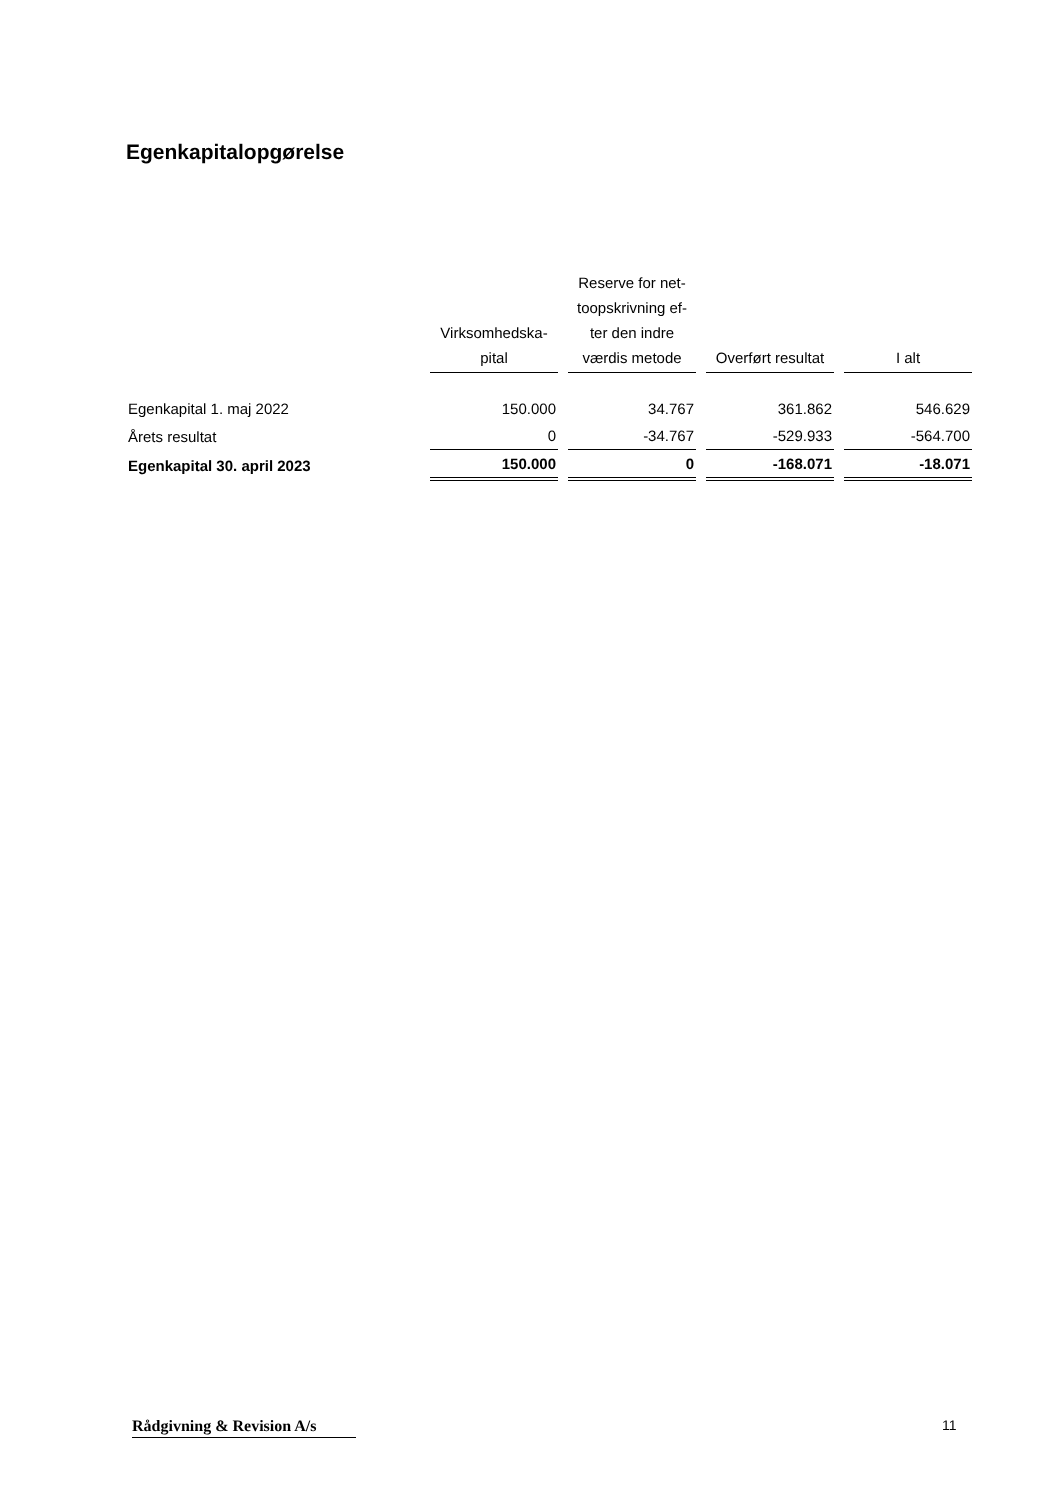Egenkapitalopgørelse
| | Virksomhedska- pital | Reserve for net- toopskrivning ef- ter den indre værdis metode | Overført resultat | I alt |
| --- | --- | --- | --- | --- |
| Egenkapital 1. maj 2022 | 150.000 | 34.767 | 361.862 | 546.629 |
| Årets resultat | 0 | -34.767 | -529.933 | -564.700 |
| Egenkapital 30. april 2023 | 150.000 | 0 | -168.071 | -18.071 |
Rådgivning & Revision A/s
11